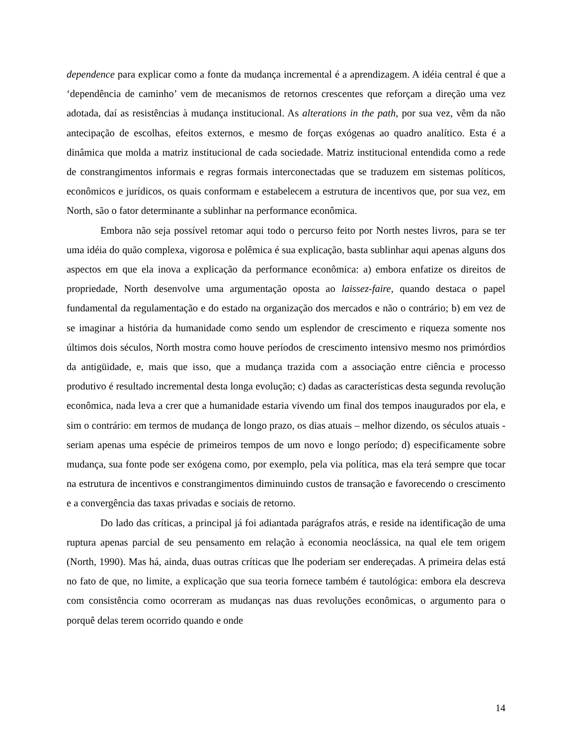dependence para explicar como a fonte da mudança incremental é a aprendizagem. A idéia central é que a ‘dependência de caminho’ vem de mecanismos de retornos crescentes que reforçam a direção uma vez adotada, daí as resistências à mudança institucional. As alterations in the path, por sua vez, vêm da não antecipação de escolhas, efeitos externos, e mesmo de forças exógenas ao quadro analítico. Esta é a dinâmica que molda a matriz institucional de cada sociedade. Matriz institucional entendida como a rede de constrangimentos informais e regras formais interconectadas que se traduzem em sistemas políticos, econômicos e jurídicos, os quais conformam e estabelecem a estrutura de incentivos que, por sua vez, em North, são o fator determinante a sublinhar na performance econômica.
Embora não seja possível retomar aqui todo o percurso feito por North nestes livros, para se ter uma idéia do quão complexa, vigorosa e polêmica é sua explicação, basta sublinhar aqui apenas alguns dos aspectos em que ela inova a explicação da performance econômica: a) embora enfatize os direitos de propriedade, North desenvolve uma argumentação oposta ao laissez-faire, quando destaca o papel fundamental da regulamentação e do estado na organização dos mercados e não o contrário; b) em vez de se imaginar a história da humanidade como sendo um esplendor de crescimento e riqueza somente nos últimos dois séculos, North mostra como houve períodos de crescimento intensivo mesmo nos primórdios da antigüidade, e, mais que isso, que a mudança trazida com a associação entre ciência e processo produtivo é resultado incremental desta longa evolução; c) dadas as características desta segunda revolução econômica, nada leva a crer que a humanidade estaria vivendo um final dos tempos inaugurados por ela, e sim o contrário: em termos de mudança de longo prazo, os dias atuais – melhor dizendo, os séculos atuais - seriam apenas uma espécie de primeiros tempos de um novo e longo período; d) especificamente sobre mudança, sua fonte pode ser exógena como, por exemplo, pela via política, mas ela terá sempre que tocar na estrutura de incentivos e constrangimentos diminuindo custos de transação e favorecendo o crescimento e a convergência das taxas privadas e sociais de retorno.
Do lado das críticas, a principal já foi adiantada parágrafos atrás, e reside na identificação de uma ruptura apenas parcial de seu pensamento em relação à economia neoclássica, na qual ele tem origem (North, 1990). Mas há, ainda, duas outras críticas que lhe poderiam ser endereçadas. A primeira delas está no fato de que, no limite, a explicação que sua teoria fornece também é tautológica: embora ela descreva com consistência como ocorreram as mudanças nas duas revoluções econômicas, o argumento para o porquê delas terem ocorrido quando e onde
14